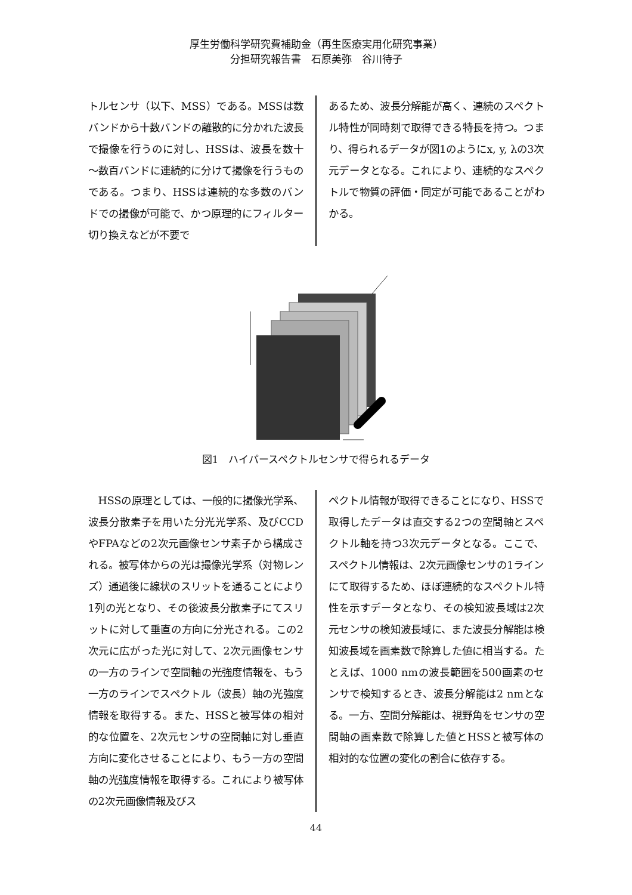厚生労働科学研究費補助金（再生医療実用化研究事業）
分担研究報告書　石原美弥　谷川待子
トルセンサ（以下、MSS）である。MSSは数バンドから十数バンドの離散的に分かれた波長で撮像を行うのに対し、HSSは、波長を数十～数百バンドに連続的に分けて撮像を行うものである。つまり、HSSは連続的な多数のバンドでの撮像が可能で、かつ原理的にフィルター切り換えなどが不要で
あるため、波長分解能が高く、連続のスペクトル特性が同時刻で取得できる特長を持つ。つまり、得られるデータが図1のようにx, y, λの3次元データとなる。これにより、連続的なスペクトルで物質の評価・同定が可能であることがわかる。
図1　ハイパースペクトルセンサで得られるデータ
　HSSの原理としては、一般的に撮像光学系、波長分散素子を用いた分光光学系、及びCCDやFPAなどの2次元画像センサ素子から構成される。被写体からの光は撮像光学系（対物レンズ）通過後に線状のスリットを通ることにより1列の光となり、その後波長分散素子にてスリットに対して垂直の方向に分光される。この2次元に広がった光に対して、2次元画像センサの一方のラインで空間軸の光強度情報を、もう一方のラインでスペクトル（波長）軸の光強度情報を取得する。また、HSSと被写体の相対的な位置を、2次元センサの空間軸に対し垂直方向に変化させることにより、もう一方の空間軸の光強度情報を取得する。これにより被写体の2次元画像情報及びス
ペクトル情報が取得できることになり、HSSで取得したデータは直交する2つの空間軸とスペクトル軸を持つ3次元データとなる。ここで、スペクトル情報は、2次元画像センサの1ラインにて取得するため、ほぼ連続的なスペクトル特性を示すデータとなり、その検知波長域は2次元センサの検知波長域に、また波長分解能は検知波長域を画素数で除算した値に相当する。たとえば、1000 nmの波長範囲を500画素のセンサで検知するとき、波長分解能は2 nmとなる。一方、空間分解能は、視野角をセンサの空間軸の画素数で除算した値とHSSと被写体の相対的な位置の変化の割合に依存する。
44